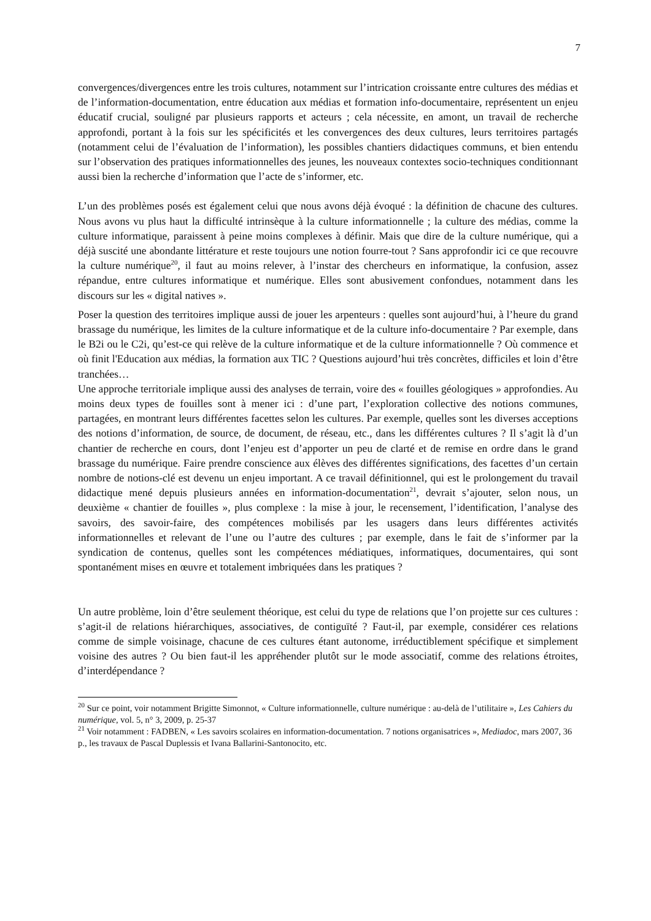7
convergences/divergences entre les trois cultures, notamment sur l’intrication croissante entre cultures des médias et de l’information-documentation, entre éducation aux médias et formation info-documentaire, représentent un enjeu éducatif crucial, souligné par plusieurs rapports et acteurs ; cela nécessite, en amont, un travail de recherche approfondi, portant à la fois sur les spécificités et les convergences des deux cultures, leurs territoires partagés (notamment celui de l’évaluation de l’information), les possibles chantiers didactiques communs, et bien entendu sur l’observation des pratiques informationnelles des jeunes, les nouveaux contextes socio-techniques conditionnant aussi bien la recherche d’information que l’acte de s’informer, etc.
L’un des problèmes posés est également celui que nous avons déjà évoqué : la définition de chacune des cultures. Nous avons vu plus haut la difficulté intrinsèque à la culture informationnelle ; la culture des médias, comme la culture informatique, paraissent à peine moins complexes à définir. Mais que dire de la culture numérique, qui a déjà suscité une abondante littérature et reste toujours une notion fourre-tout ? Sans approfondir ici ce que recouvre la culture numérique<sup>20</sup>, il faut au moins relever, à l’instar des chercheurs en informatique, la confusion, assez répandue, entre cultures informatique et numérique. Elles sont abusivement confondues, notamment dans les discours sur les « digital natives ».
Poser la question des territoires implique aussi de jouer les arpenteurs : quelles sont aujourd’hui, à l’heure du grand brassage du numérique, les limites de la culture informatique et de la culture info-documentaire ? Par exemple, dans le B2i ou le C2i, qu’est-ce qui relève de la culture informatique et de la culture informationnelle ? Où commence et où finit l'Education aux médias, la formation aux TIC ? Questions aujourd’hui très concrètes, difficiles et loin d’être tranchées…
Une approche territoriale implique aussi des analyses de terrain, voire des « fouilles géologiques » approfondies. Au moins deux types de fouilles sont à mener ici : d’une part, l’exploration collective des notions communes, partagées, en montrant leurs différentes facettes selon les cultures. Par exemple, quelles sont les diverses acceptions des notions d’information, de source, de document, de réseau, etc., dans les différentes cultures ? Il s’agit là d’un chantier de recherche en cours, dont l’enjeu est d’apporter un peu de clarté et de remise en ordre dans le grand brassage du numérique. Faire prendre conscience aux élèves des différentes significations, des facettes d’un certain nombre de notions-clé est devenu un enjeu important. A ce travail définitionnel, qui est le prolongement du travail didactique mené depuis plusieurs années en information-documentation<sup>21</sup>, devrait s’ajouter, selon nous, un deuxième « chantier de fouilles », plus complexe : la mise à jour, le recensement, l’identification, l’analyse des savoirs, des savoir-faire, des compétences mobilisés par les usagers dans leurs différentes activités informationnelles et relevant de l’une ou l’autre des cultures ; par exemple, dans le fait de s’informer par la syndication de contenus, quelles sont les compétences médiatiques, informatiques, documentaires, qui sont spontanément mises en œuvre et totalement imbriquées dans les pratiques ?
Un autre problème, loin d’être seulement théorique, est celui du type de relations que l’on projette sur ces cultures : s’agit-il de relations hiérarchiques, associatives, de contiguïté ? Faut-il, par exemple, considérer ces relations comme de simple voisinage, chacune de ces cultures étant autonome, irréductiblement spécifique et simplement voisine des autres ? Ou bien faut-il les appréhender plutôt sur le mode associatif, comme des relations étroites, d’interdépendance ?
<sup>20</sup> Sur ce point, voir notamment Brigitte Simonnot, « Culture informationnelle, culture numérique : au-delà de l’utilitaire », Les Cahiers du numérique, vol. 5, n° 3, 2009, p. 25-37
<sup>21</sup> Voir notamment : FADBEN, « Les savoirs scolaires en information-documentation. 7 notions organisatrices », Mediadoc, mars 2007, 36 p., les travaux de Pascal Duplessis et Ivana Ballarini-Santonocito, etc.